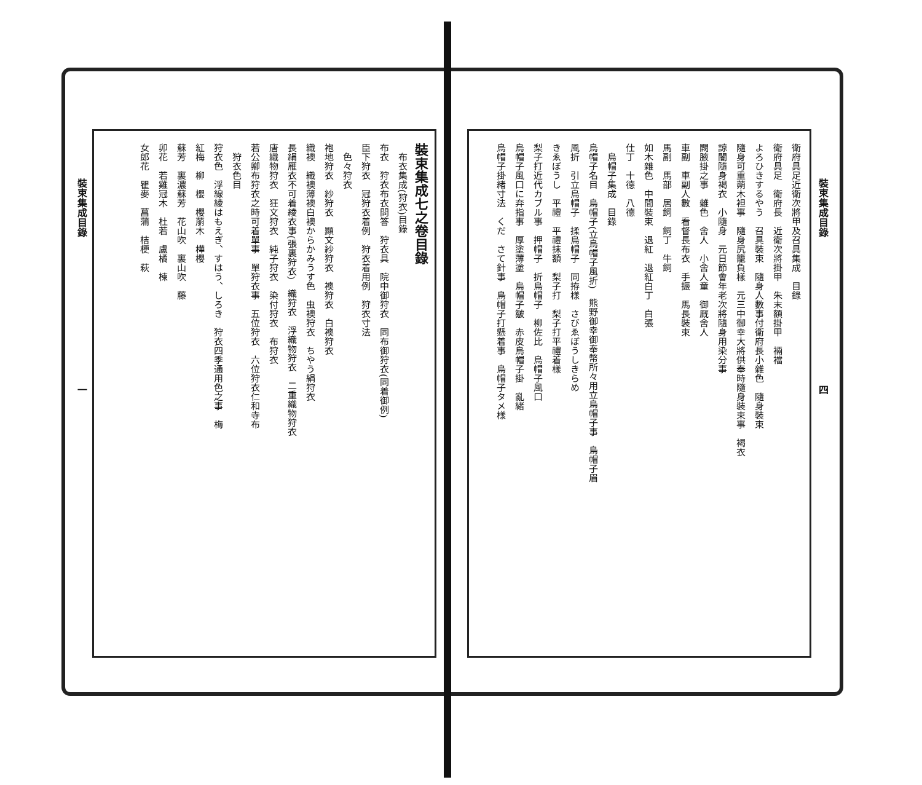裝束集成目錄　　　　　　　　　　　　　　　四
衛府具足近衛次將甲及召具集成　目錄
衛府具足　衛府長　近衛次將掛甲　朱末額掛甲　裲襠
よろひきするやう　召具裝束　隨身人數事付衛府長小雜色　隨身裝束
隨身可重蒴木袒事　隨身尻籠負樣　元三中御幸大將供奉時隨身裝束事　褐衣
諒闇隨身褐衣　小隨身　元日節會年老次將隨身用染分事
闕腋掛之事　雜色　舍人　小舍人童　御厩舍人
車副　車副人數　看督長布衣　手振　馬長裝束
馬副　馬部　居飼　飼丁　牛飼
如木雜色　中間裝束　退紅　退紅白丁　白張
仕丁　十德　八德
　烏帽子集成　目錄
烏帽子名目　烏帽子(立烏帽子風折)　熊野御幸御奉幣所々用立烏帽子事　烏帽子眉
風折　引立烏帽子　揉烏帽子　同拵樣　さびゑぼうしきらめ
きゑぼうし　平禮　平禮抹額　梨子打　梨子打平禮着樣
梨子打近代カブル事　押帽子　折烏帽子　柳佐比　烏帽子風口
烏帽子風口に弃指事　厚塗薄塗　烏帽子皺　赤皮烏帽子掛　亂緒
烏帽子掛緒寸法　くだ　さて針事　烏帽子打懸着事　烏帽子タメ樣
裝束集成七之卷目錄
　布衣集成(狩衣)目錄
布衣　狩衣布衣問答　狩衣具　院中御狩衣　同布御狩衣(同着御例)
臣下狩衣　冠狩衣着例　狩衣着用例　狩衣寸法
　色々狩衣
袍地狩衣　紗狩衣　顯文紗狩衣　襖狩衣　白襖狩衣
織襖　織襖薄襖白襖からかみうす色　虫襖狩衣　ちやう絹狩衣
長絹雁衣不可着綾衣事(張裏狩衣)　織狩衣　浮織物狩衣　二重織物狩衣
唐織物狩衣　狂文狩衣　純子狩衣　染付狩衣　布狩衣
若公卿布狩衣之時可着單事　單狩衣事　五位狩衣　六位狩衣仁和寺布
　狩衣色目
狩衣色　浮線綾はもえぎ、すはう、しろき　狩衣四季通用色之事　梅
紅梅　柳　櫻　櫻萠木　樺櫻
蘇芳　裏濃蘇芳　花山吹　裏山吹　藤
卯花　若雞冠木　杜若　盧橘　楝
女郎花　瞿麥　菖蒲　桔梗　萩
裝束集成目錄　　　　　　　　　　　　　　　一